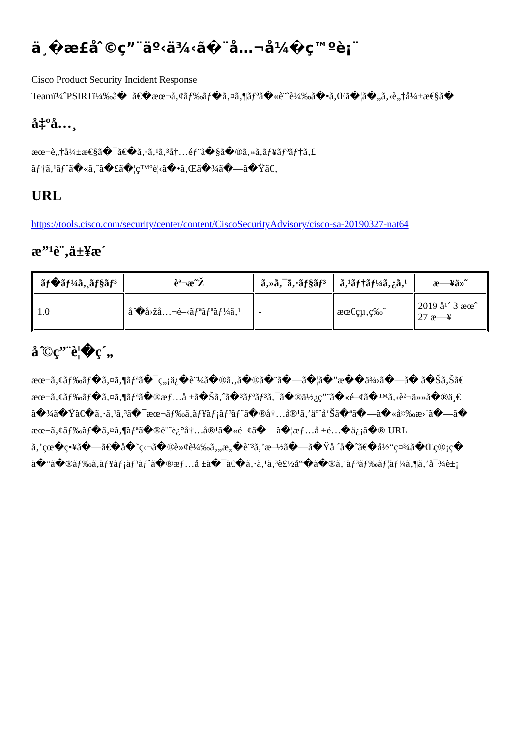ä¸�æ£å ̂©ç”¨äº‹ä¾‹ã�¨å…¬å¼�ç™ºè¡¨
Cisco Product Security Incident Response
Teamï¼ˆPSIRTï¼‰ã�¯ã€�æœ¬ã‚¢ãƒ‰ãƒ�ã‚¤ã‚¶ãƒªã�«è¨˜è¼‰ã�•ã‚Œã�¦ã�„ã‚‹è„†å¼±æ€§ã�
å‡ºå…¸
æœ¬è„†å¼±æ€§ã�¯ã€�ã‚·ã‚¹ã‚³å†…éƒ¨ã�§ã�®ã‚»ã‚ãƒ¥ãƒªãƒ†ã‚£
ãƒ†ã‚¹ãƒˆã�«ã‚ˆã�£ã�¦ç™ºè¦‹ã�•ã‚Œã�¾ã�—ã�Ÿã€‚
URL
https://tools.cisco.com/security/center/content/CiscoSecurityAdvisory/cisco-sa-20190327-nat64
æ”¹è¨‚å±¥æ´
| ãƒ�ãƒ¼ã‚¸ãƒ§ãƒ³ | èª¬æ˜Ž | ã‚»ã‚¯ã‚·ãƒ§ãƒ³ | ã‚¹ãƒ†ãƒ¼ã‚¿ã‚¹ | æ—¥ä»˜ |
| --- | --- | --- | --- | --- |
| 1.0 | å ̂�å›žå…¬é–‹ãƒªãƒªãƒ¼ã‚¹ | - | æœ€çµ‚ç‰ˆ | 2019 å¹´ 3 æœˆ 27 æ—¥ |
å ̂©ç”¨è¦�ç´„
æœ¬ã‚¢ãƒ‰ãƒ�ã‚¤ã‚¶ãƒªã�¯ç„¡ä¿�è¨¼ã�®ã‚‚ã�®ã�¨ã�—ã�¦ã�”æ��ä¾›ã�—ã�¦ã�Šã‚Šã€
æœ¬ã‚¢ãƒ‰ãƒ�ã‚¤ã‚¶ãƒªã�®æƒ…å ±ã�Šã‚ˆã�³ãƒªãƒ³ã‚¯ã�®ä½¿ç”¨ã�«é–¢ã�™ã‚‹è²¬ä»»ã�®ä¸€
ã�¾ã�Ÿã€�ã‚·ã‚¹ã‚³ã�¯æœ¬ãƒ‰ã‚­ãƒ¥ãƒ¡ãƒ³ãƒˆã�®å†…å®¹ã‚’äºˆå‘Šã�ªã�—ã�«å¤‰æ›´ã�—ã�
æœ¬ã‚¢ãƒ‰ãƒ�ã‚¤ã‚¶ãƒªã�®è¨˜è¿°å†…å®¹ã�«é–¢ã�—ã�¦æƒ…å ±é…�ä¿¡ã�® URL
ã‚’çœ�ç•¥ã�—ã€�å�˜ç‹¬ã�®è»¢è¼‰ã‚„æ„�è¨³ã‚’æ–½ã�—ã�Ÿå ´å�ˆã€�å½“ç¤¾ã�Œç®¡ç�
ã�“ã�®ãƒ‰ã‚­ãƒ¥ãƒ¡ãƒ³ãƒˆã�®æƒ…å ±ã�¯ã€�ã‚·ã‚¹ã‚³è£½å“�ã�®ã‚¨ãƒ³ãƒ‰ãƒ¦ãƒ¼ã‚¶ã‚’å¯¾è±¡